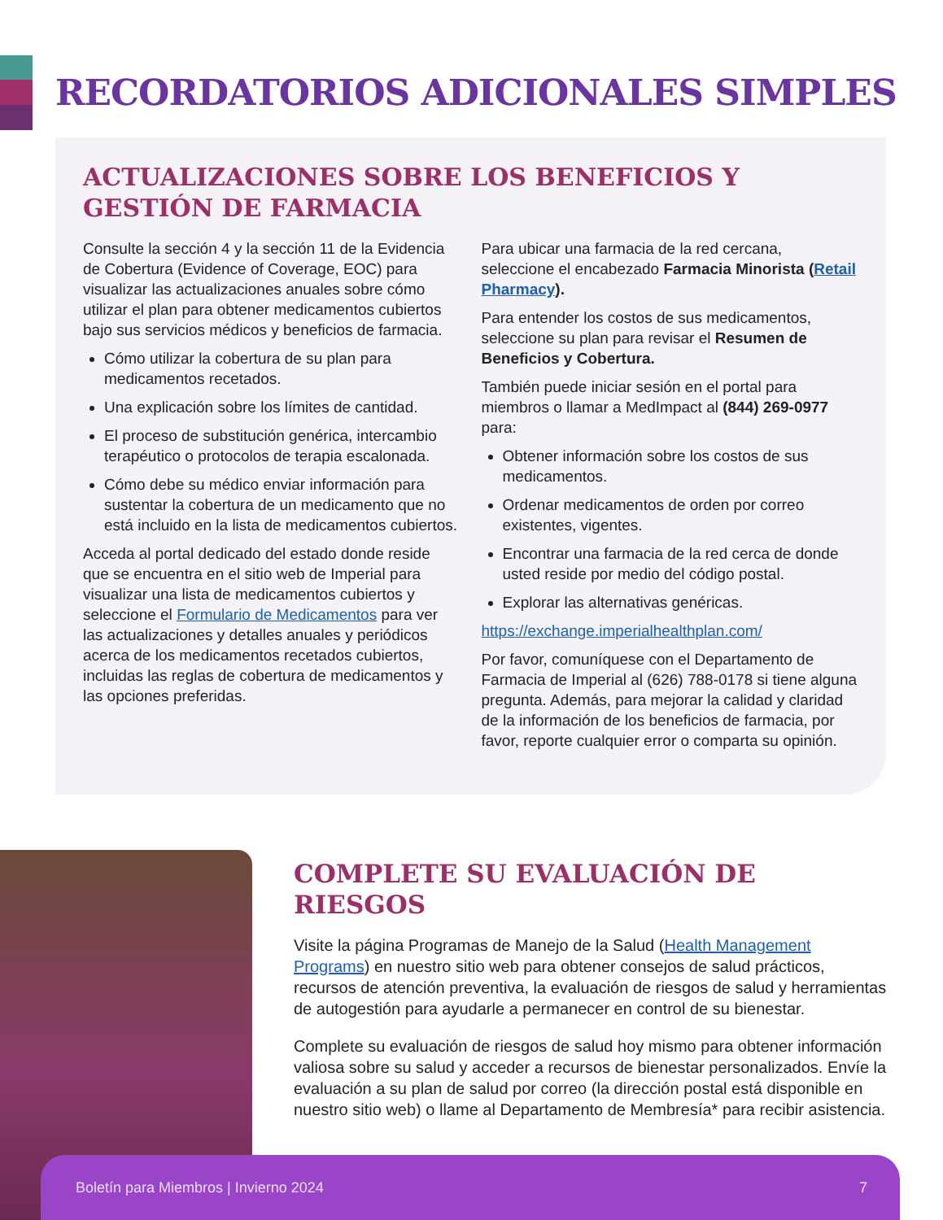RECORDATORIOS ADICIONALES SIMPLES
ACTUALIZACIONES SOBRE LOS BENEFICIOS Y
GESTIÓN DE FARMACIA
Consulte la sección 4 y la sección 11 de la Evidencia de Cobertura (Evidence of Coverage, EOC) para visualizar las actualizaciones anuales sobre cómo utilizar el plan para obtener medicamentos cubiertos bajo sus servicios médicos y beneficios de farmacia.
Cómo utilizar la cobertura de su plan para medicamentos recetados.
Una explicación sobre los límites de cantidad.
El proceso de substitución genérica, intercambio terapéutico o protocolos de terapia escalonada.
Cómo debe su médico enviar información para sustentar la cobertura de un medicamento que no está incluido en la lista de medicamentos cubiertos.
Acceda al portal dedicado del estado donde reside que se encuentra en el sitio web de Imperial para visualizar una lista de medicamentos cubiertos y seleccione el Formulario de Medicamentos para ver las actualizaciones y detalles anuales y periódicos acerca de los medicamentos recetados cubiertos, incluidas las reglas de cobertura de medicamentos y las opciones preferidas.
Para ubicar una farmacia de la red cercana, seleccione el encabezado Farmacia Minorista (Retail Pharmacy).
Para entender los costos de sus medicamentos, seleccione su plan para revisar el Resumen de Beneficios y Cobertura.
También puede iniciar sesión en el portal para miembros o llamar a MedImpact al (844) 269-0977 para:
Obtener información sobre los costos de sus medicamentos.
Ordenar medicamentos de orden por correo existentes, vigentes.
Encontrar una farmacia de la red cerca de donde usted reside por medio del código postal.
Explorar las alternativas genéricas.
https://exchange.imperialhealthplan.com/
Por favor, comuníquese con el Departamento de Farmacia de Imperial al (626) 788-0178 si tiene alguna pregunta. Además, para mejorar la calidad y claridad de la información de los beneficios de farmacia, por favor, reporte cualquier error o comparta su opinión.
COMPLETE SU EVALUACIÓN DE RIESGOS
Visite la página Programas de Manejo de la Salud (Health Management Programs) en nuestro sitio web para obtener consejos de salud prácticos, recursos de atención preventiva, la evaluación de riesgos de salud y herramientas de autogestión para ayudarle a permanecer en control de su bienestar.
Complete su evaluación de riesgos de salud hoy mismo para obtener información valiosa sobre su salud y acceder a recursos de bienestar personalizados. Envíe la evaluación a su plan de salud por correo (la dirección postal está disponible en nuestro sitio web) o llame al Departamento de Membresía* para recibir asistencia.
Boletín para Miembros | Invierno 2024 7